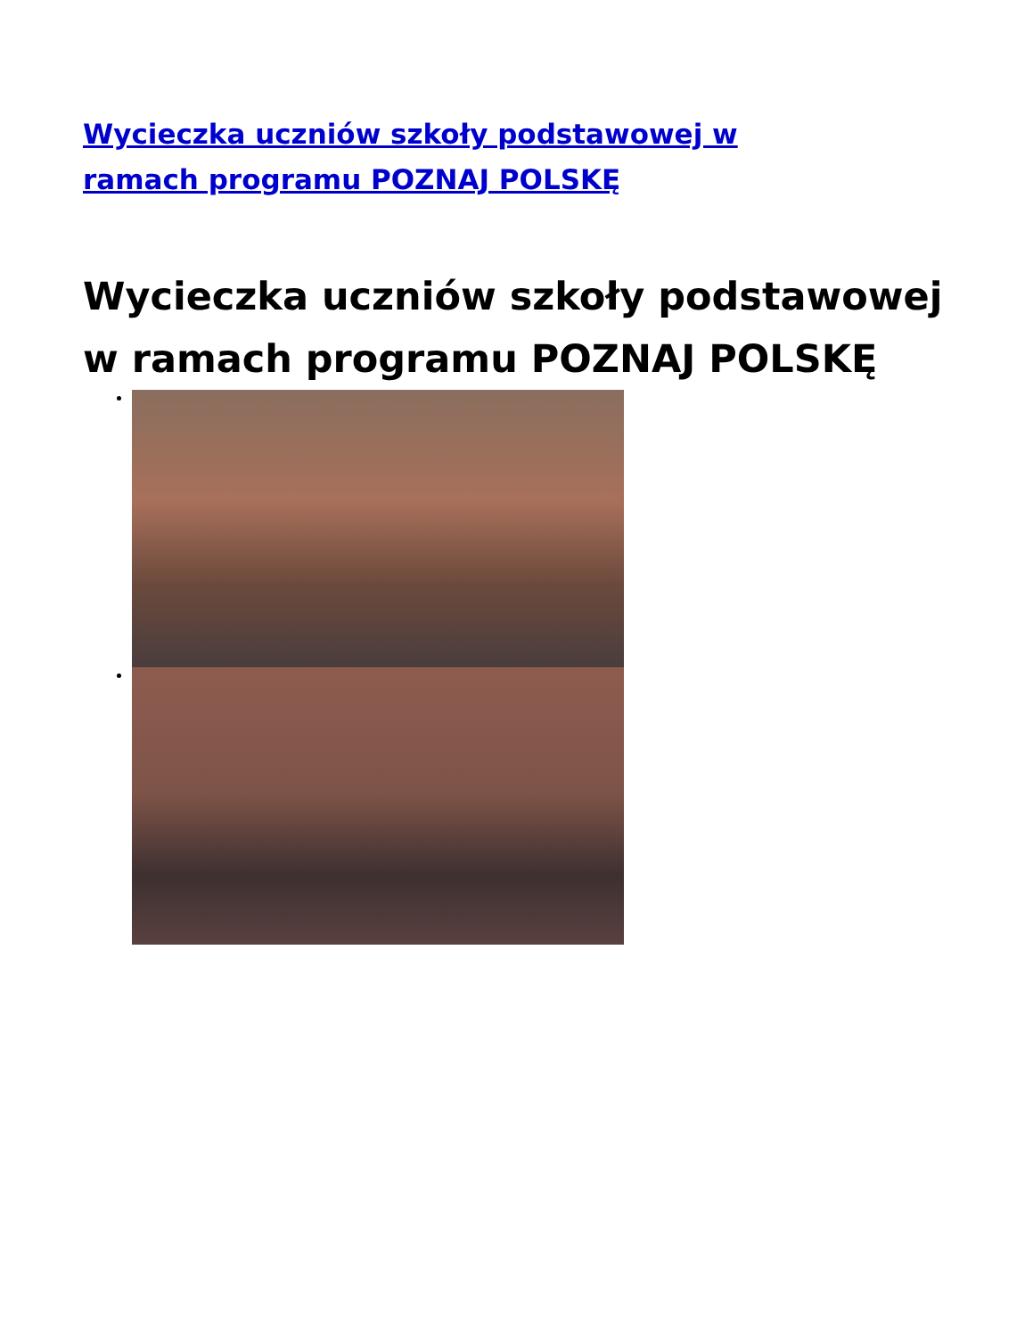Wycieczka uczniów szkoły podstawowej w ramach programu POZNAJ POLSKĘ
Wycieczka uczniów szkoły podstawowej w ramach programu POZNAJ POLSKĘ